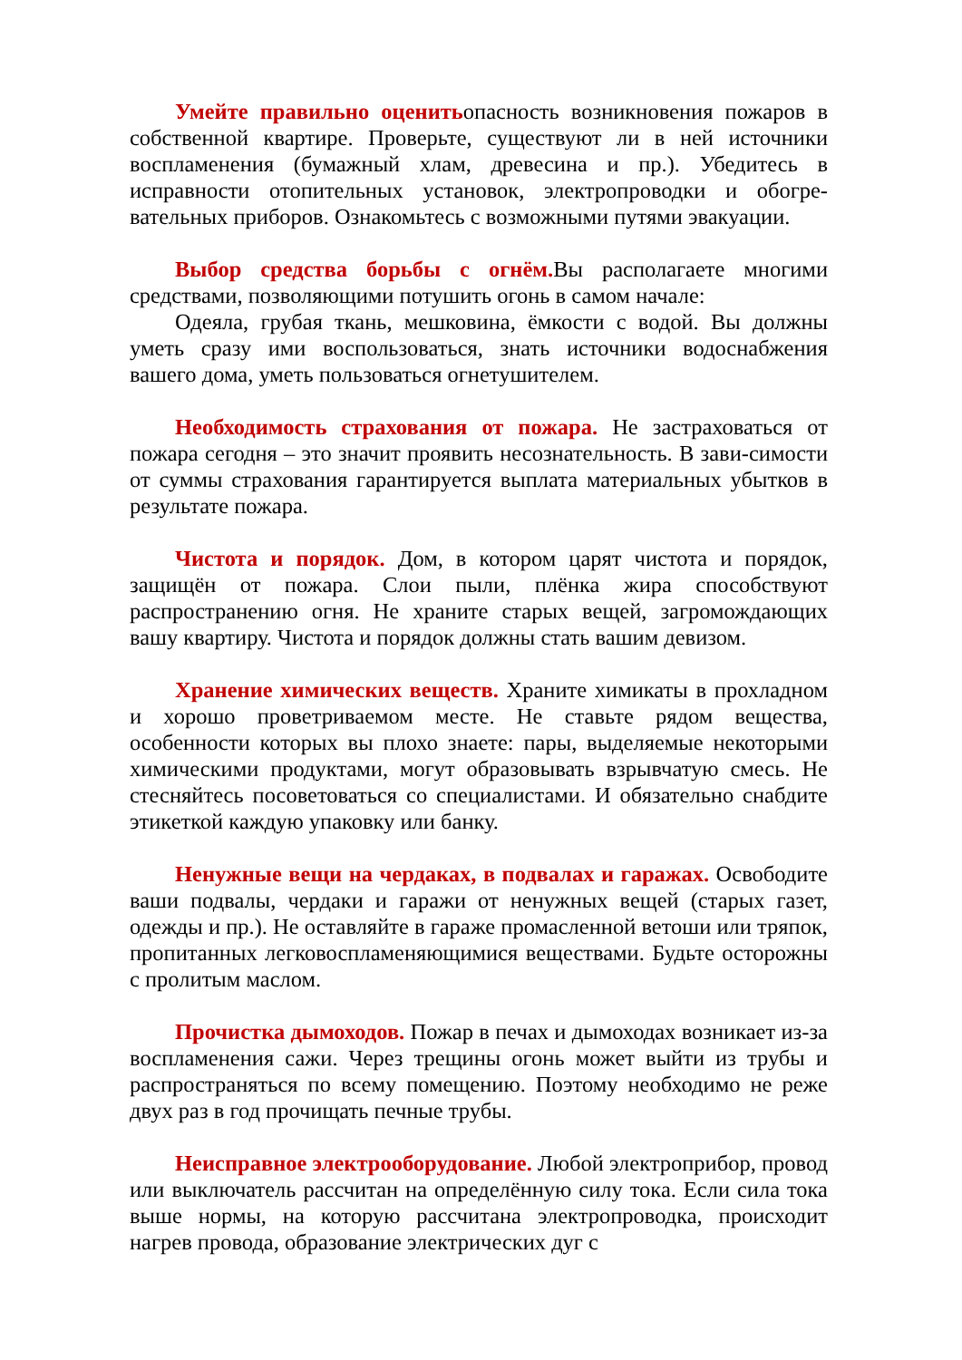Умейте правильно оценитьопасность возникновения пожаров в собственной квартире. Проверьте, существуют ли в ней источники воспламенения (бумажный хлам, древесина и пр.). Убедитесь в исправности отопительных установок, электропроводки и обогре-вательных приборов. Ознакомьтесь с возможными путями эвакуации.
Выбор средства борьбы с огнём. Вы располагаете многими средствами, позволяющими потушить огонь в самом начале:
Одеяла, грубая ткань, мешковина, ёмкости с водой. Вы должны уметь сразу ими воспользоваться, знать источники водоснабжения вашего дома, уметь пользоваться огнетушителем.
Необходимость страхования от пожара. Не застраховаться от пожара сегодня – это значит проявить несознательность. В зави-симости от суммы страхования гарантируется выплата материальных убытков в результате пожара.
Чистота и порядок. Дом, в котором царят чистота и порядок, защищён от пожара. Слои пыли, плёнка жира способствуют распространению огня. Не храните старых вещей, загромождающих вашу квартиру. Чистота и порядок должны стать вашим девизом.
Хранение химических веществ. Храните химикаты в прохладном и хорошо проветриваемом месте. Не ставьте рядом вещества, особенности которых вы плохо знаете: пары, выделяемые некоторыми химическими продуктами, могут образовывать взрывчатую смесь. Не стесняйтесь посоветоваться со специалистами. И обязательно снабдите этикеткой каждую упаковку или банку.
Ненужные вещи на чердаках, в подвалах и гаражах. Освободите ваши подвалы, чердаки и гаражи от ненужных вещей (старых газет, одежды и пр.). Не оставляйте в гараже промасленной ветоши или тряпок, пропитанных легковоспламеняющимися веществами. Будьте осторожны с пролитым маслом.
Прочистка дымоходов. Пожар в печах и дымоходах возникает из-за воспламенения сажи. Через трещины огонь может выйти из трубы и распространяться по всему помещению. Поэтому необходимо не реже двух раз в год прочищать печные трубы.
Неисправное электрооборудование. Любой электроприбор, провод или выключатель рассчитан на определённую силу тока. Если сила тока выше нормы, на которую рассчитана электропроводка, происходит нагрев провода, образование электрических дуг с